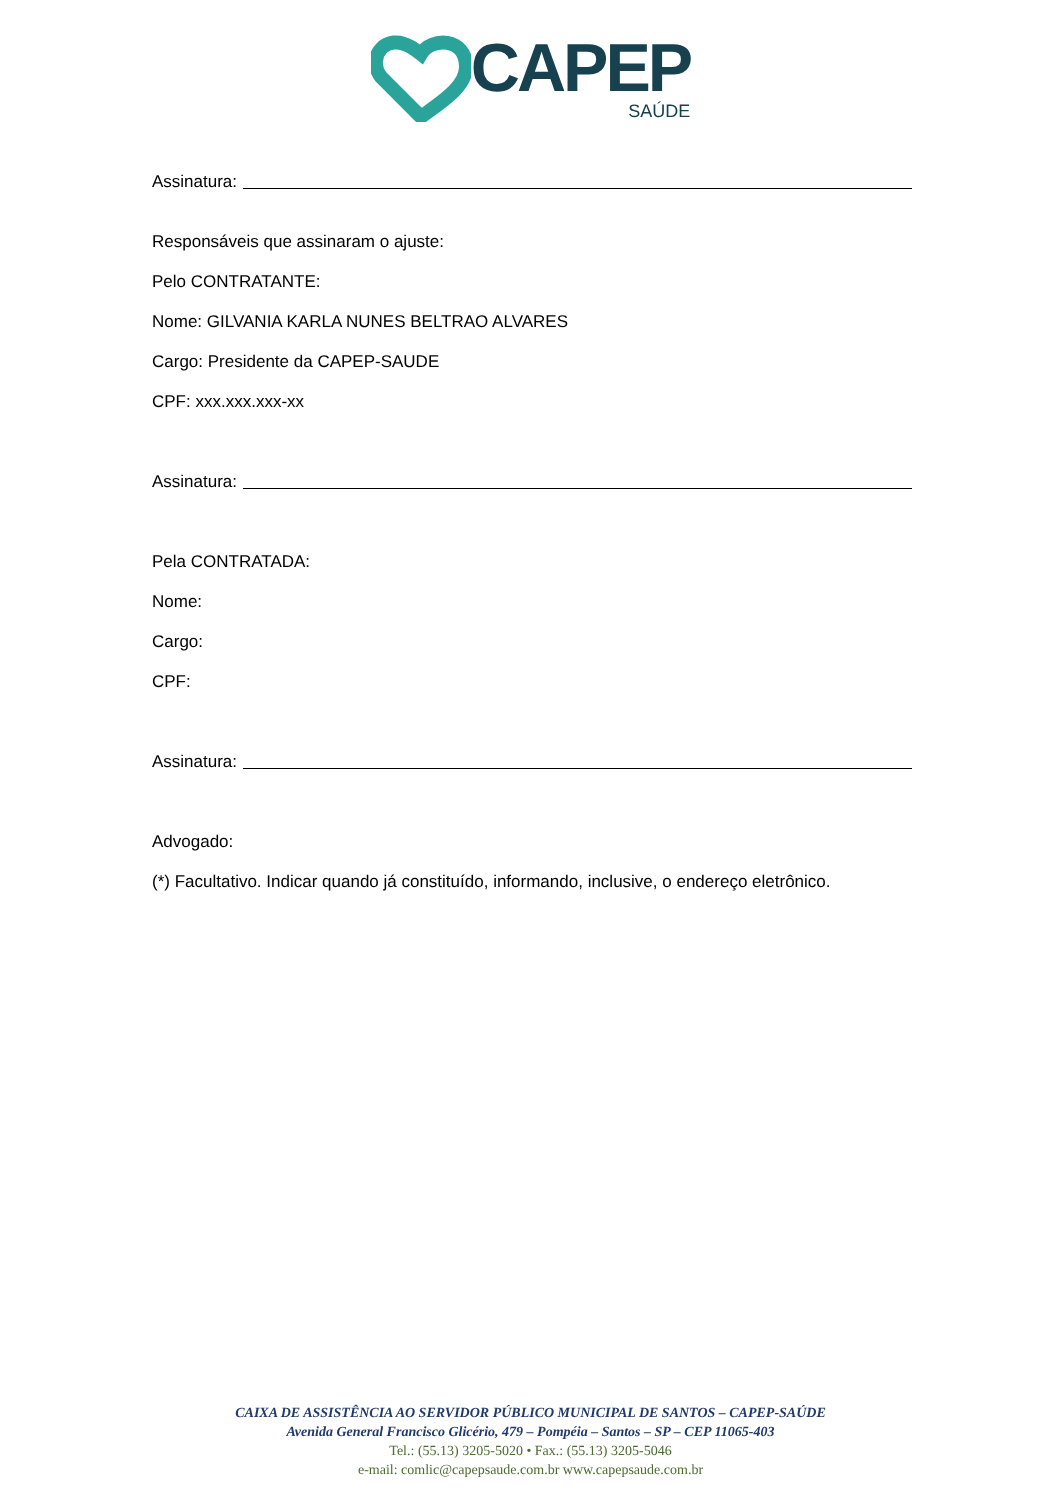CAPEP
SAÚDE
Assinatura:
Responsáveis que assinaram o ajuste:
Pelo CONTRATANTE:
Nome: GILVANIA KARLA NUNES BELTRAO ALVARES
Cargo: Presidente da CAPEP-SAUDE
CPF: xxx.xxx.xxx-xx
Assinatura:
Pela CONTRATADA:
Nome:
Cargo:
CPF:
Assinatura:
Advogado:
(*) Facultativo. Indicar quando já constituído, informando, inclusive, o endereço eletrônico.
CAIXA DE ASSISTÊNCIA AO SERVIDOR PÚBLICO MUNICIPAL DE SANTOS – CAPEP-SAÚDE
Avenida General Francisco Glicério, 479 – Pompéia – Santos – SP – CEP 11065-403
Tel.: (55.13) 3205-5020 • Fax.: (55.13) 3205-5046
e-mail: comlic@capepsaude.com.br www.capepsaude.com.br